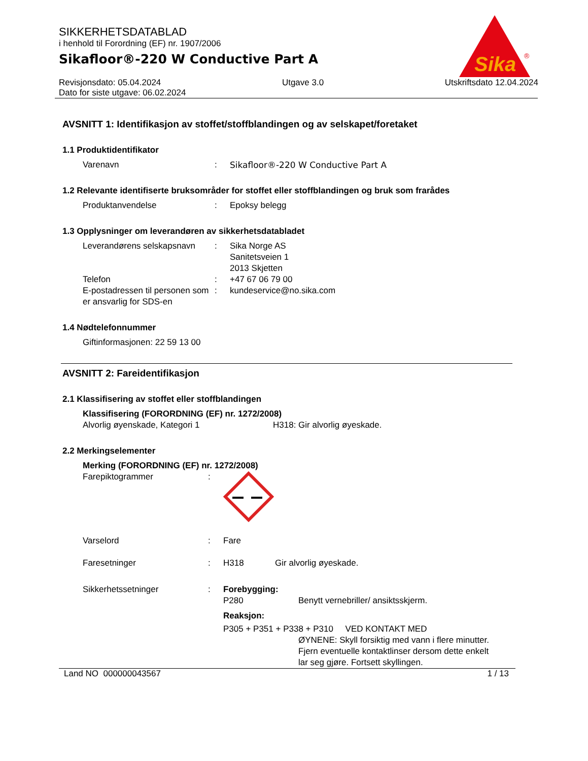Sika
®
SIKKERHETSDATABLAD
i henhold til Forordning (EF) nr. 1907/2006
Sikafloor®-220 W Conductive Part A
Revisjonsdato: 05.04.2024 Utgave 3.0 Utskriftsdato 12.04.2024
Dato for siste utgave: 06.02.2024
AVSNITT 1: Identifikasjon av stoffet/stoffblandingen og av selskapet/foretaket
1.1 Produktidentifikator
Varenavn : Sikafloor®-220 W Conductive Part A
1.2 Relevante identifiserte bruksområder for stoffet eller stoffblandingen og bruk som frarådes
Produktanvendelse : Epoksy belegg
1.3 Opplysninger om leverandøren av sikkerhetsdatabladet
Leverandørens selskapsnavn
: Sika Norge AS
Sanitetsveien 1
2013 Skjetten
Telefon : +47 67 06 79 00
E-postadressen til personen som er ansvarlig for SDS-en
: kundeservice@no.sika.com
1.4 Nødtelefonnummer
Giftinformasjonen: 22 59 13 00
AVSNITT 2: Fareidentifikasjon
2.1 Klassifisering av stoffet eller stoffblandingen
Klassifisering (FORORDNING (EF) nr. 1272/2008)
Alvorlig øyenskade, Kategori 1 H318: Gir alvorlig øyeskade.
2.2 Merkingselementer
Merking (FORORDNING (EF) nr. 1272/2008)
Farepiktogrammer :
Varselord : Fare
Faresetninger : H318 Gir alvorlig øyeskade.
Sikkerhetssetninger : Forebygging:
P280 Benytt vernebriller/ ansiktsskjerm.
Reaksjon:
P305 + P351 + P338 + P310 VED KONTAKT MED
ØYNENE: Skyll forsiktig med vann i flere minutter. Fjern eventuelle kontaktlinser dersom dette enkelt lar seg gjøre. Fortsett skyllingen.
Land NO 000000043567 1 / 13